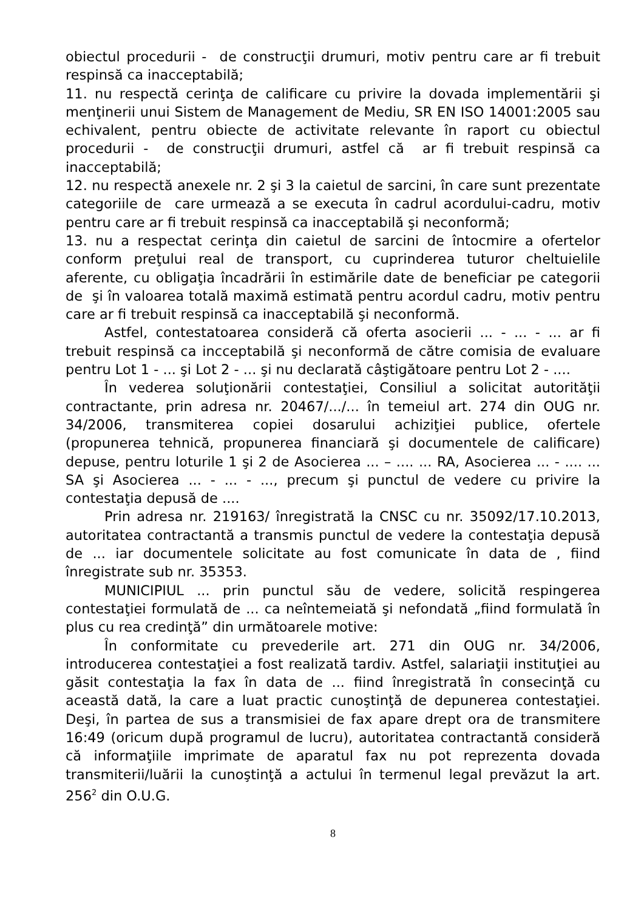obiectul procedurii - de construcţii drumuri, motiv pentru care ar fi trebuit respinsă ca inacceptabilă;
11. nu respectă cerinţa de calificare cu privire la dovada implementării şi menţinerii unui Sistem de Management de Mediu, SR EN ISO 14001:2005 sau echivalent, pentru obiecte de activitate relevante în raport cu obiectul procedurii - de construcţii drumuri, astfel că ar fi trebuit respinsă ca inacceptabilă;
12. nu respectă anexele nr. 2 şi 3 la caietul de sarcini, în care sunt prezentate categoriile de care urmează a se executa în cadrul acordului-cadru, motiv pentru care ar fi trebuit respinsă ca inacceptabilă şi neconformă;
13. nu a respectat cerinţa din caietul de sarcini de întocmire a ofertelor conform preţului real de transport, cu cuprinderea tuturor cheltuielile aferente, cu obligaţia încadrării în estimările date de beneficiar pe categorii de şi în valoarea totală maximă estimată pentru acordul cadru, motiv pentru care ar fi trebuit respinsă ca inacceptabilă şi neconformă.
Astfel, contestatoarea consideră că oferta asocierii ... - ... - ... ar fi trebuit respinsă ca incceptabilă şi neconformă de către comisia de evaluare pentru Lot 1 - ... şi Lot 2 - ... şi nu declarată câştigătoare pentru Lot 2 - ....
În vederea soluţionării contestaţiei, Consiliul a solicitat autorităţii contractante, prin adresa nr. 20467/.../... în temeiul art. 274 din OUG nr. 34/2006, transmiterea copiei dosarului achiziţiei publice, ofertele (propunerea tehnică, propunerea financiară şi documentele de calificare) depuse, pentru loturile 1 şi 2 de Asocierea ... – .... ... RA, Asocierea ... - .... ... SA şi Asocierea ... - ... - ..., precum şi punctul de vedere cu privire la contestaţia depusă de ....
Prin adresa nr. 219163/ înregistrată la CNSC cu nr. 35092/17.10.2013, autoritatea contractantă a transmis punctul de vedere la contestaţia depusă de ... iar documentele solicitate au fost comunicate în data de , fiind înregistrate sub nr. 35353.
MUNICIPIUL ... prin punctul său de vedere, solicită respingerea contestaţiei formulată de ... ca neîntemeiată şi nefondată „fiind formulată în plus cu rea credinţă” din următoarele motive:
În conformitate cu prevederile art. 271 din OUG nr. 34/2006, introducerea contestaţiei a fost realizată tardiv. Astfel, salariaţii instituţiei au găsit contestaţia la fax în data de ... fiind înregistrată în consecinţă cu această dată, la care a luat practic cunoştinţă de depunerea contestaţiei. Deşi, în partea de sus a transmisiei de fax apare drept ora de transmitere 16:49 (oricum după programul de lucru), autoritatea contractantă consideră că informaţiile imprimate de aparatul fax nu pot reprezenta dovada transmiterii/luării la cunoştinţă a actului în termenul legal prevăzut la art. 256<sup>2</sup> din O.U.G.
8